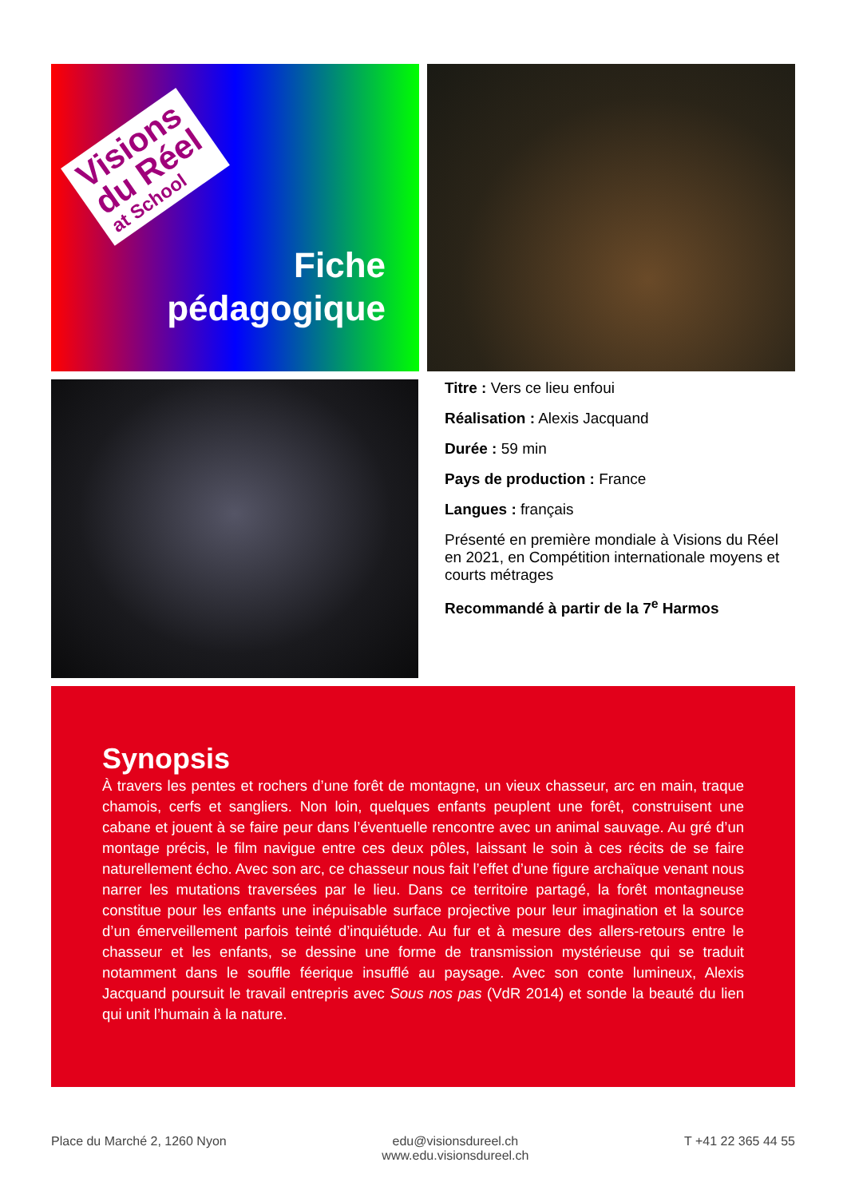Visions
du Réel
at School
Fiche
pédagogique
Titre : Vers ce lieu enfoui
Réalisation : Alexis Jacquand
Durée : 59 min
Pays de production : France
Langues : français
Présenté en première mondiale à Visions du Réel en 2021, en Compétition internationale moyens et courts métrages
Recommandé à partir de la 7<sup>e</sup> Harmos
Synopsis
À travers les pentes et rochers d’une forêt de montagne, un vieux chasseur, arc en main, traque chamois, cerfs et sangliers. Non loin, quelques enfants peuplent une forêt, construisent une cabane et jouent à se faire peur dans l’éventuelle rencontre avec un animal sauvage. Au gré d’un montage précis, le film navigue entre ces deux pôles, laissant le soin à ces récits de se faire naturellement écho. Avec son arc, ce chasseur nous fait l’effet d’une figure archaïque venant nous narrer les mutations traversées par le lieu. Dans ce territoire partagé, la forêt montagneuse constitue pour les enfants une inépuisable surface projective pour leur imagination et la source d’un émerveillement parfois teinté d’inquiétude. Au fur et à mesure des allers-retours entre le chasseur et les enfants, se dessine une forme de transmission mystérieuse qui se traduit notamment dans le souffle féerique insufflé au paysage. Avec son conte lumineux, Alexis Jacquand poursuit le travail entrepris avec Sous nos pas (VdR 2014) et sonde la beauté du lien qui unit l’humain à la nature.
Place du Marché 2, 1260 Nyon edu@visionsdureel.ch
www.edu.visionsdureel.ch
T +41 22 365 44 55